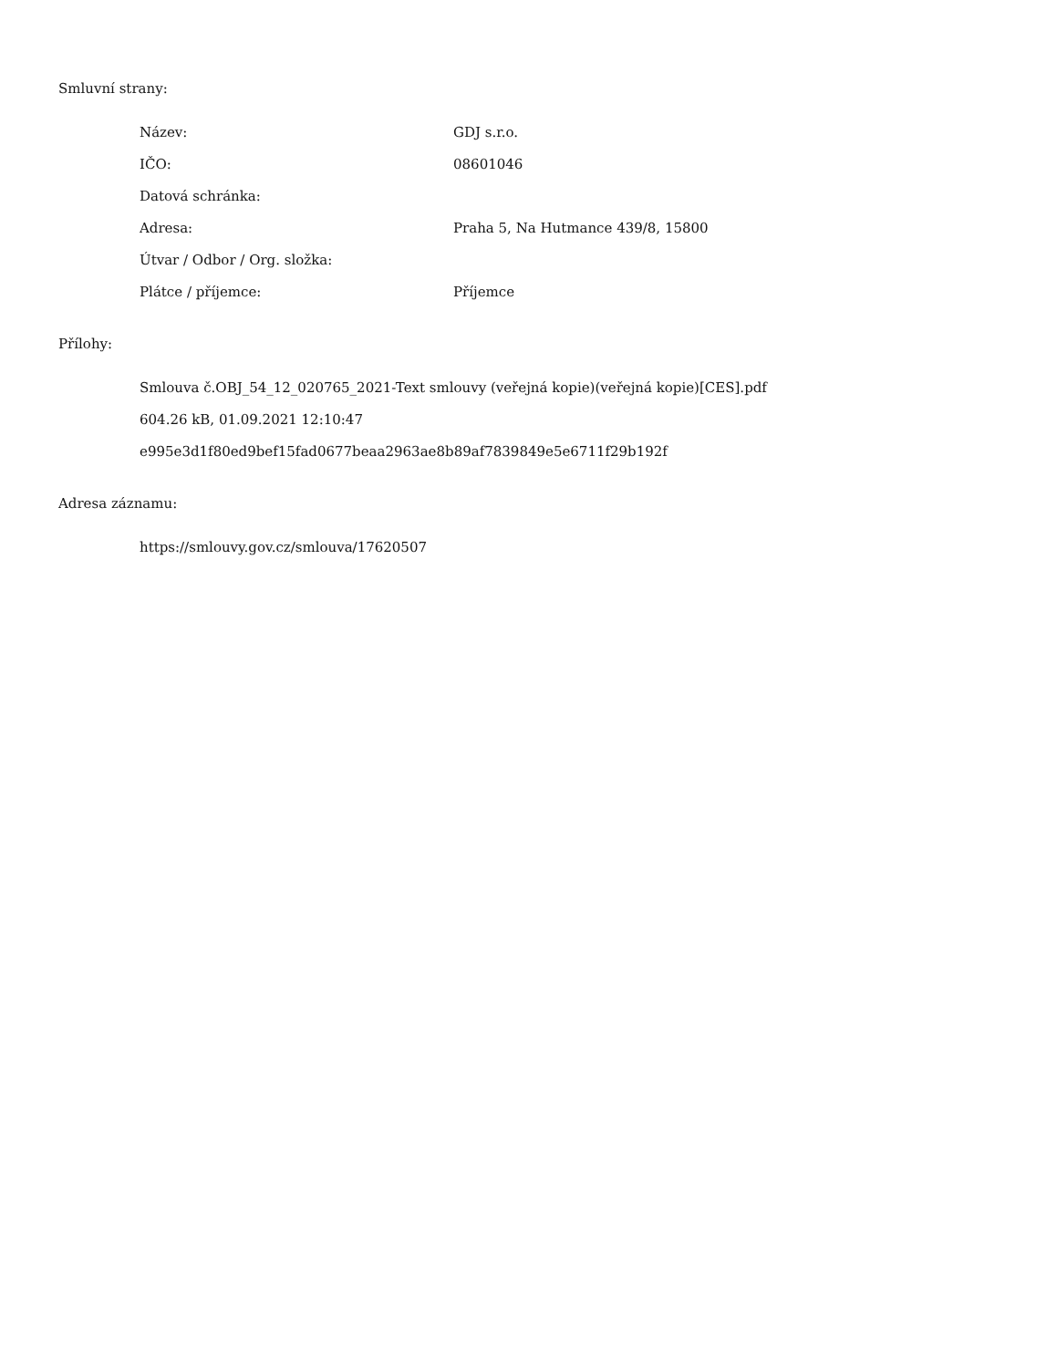Smluvní strany:
| Název: | GDJ s.r.o. |
| IČO: | 08601046 |
| Datová schránka: | |
| Adresa: | Praha 5, Na Hutmance 439/8, 15800 |
| Útvar / Odbor / Org. složka: | |
| Plátce / příjemce: | Příjemce |
Přílohy:
Smlouva č.OBJ_54_12_020765_2021-Text smlouvy (veřejná kopie)(veřejná kopie)[CES].pdf
604.26 kB, 01.09.2021 12:10:47
e995e3d1f80ed9bef15fad0677beaa2963ae8b89af7839849e5e6711f29b192f
Adresa záznamu:
https://smlouvy.gov.cz/smlouva/17620507